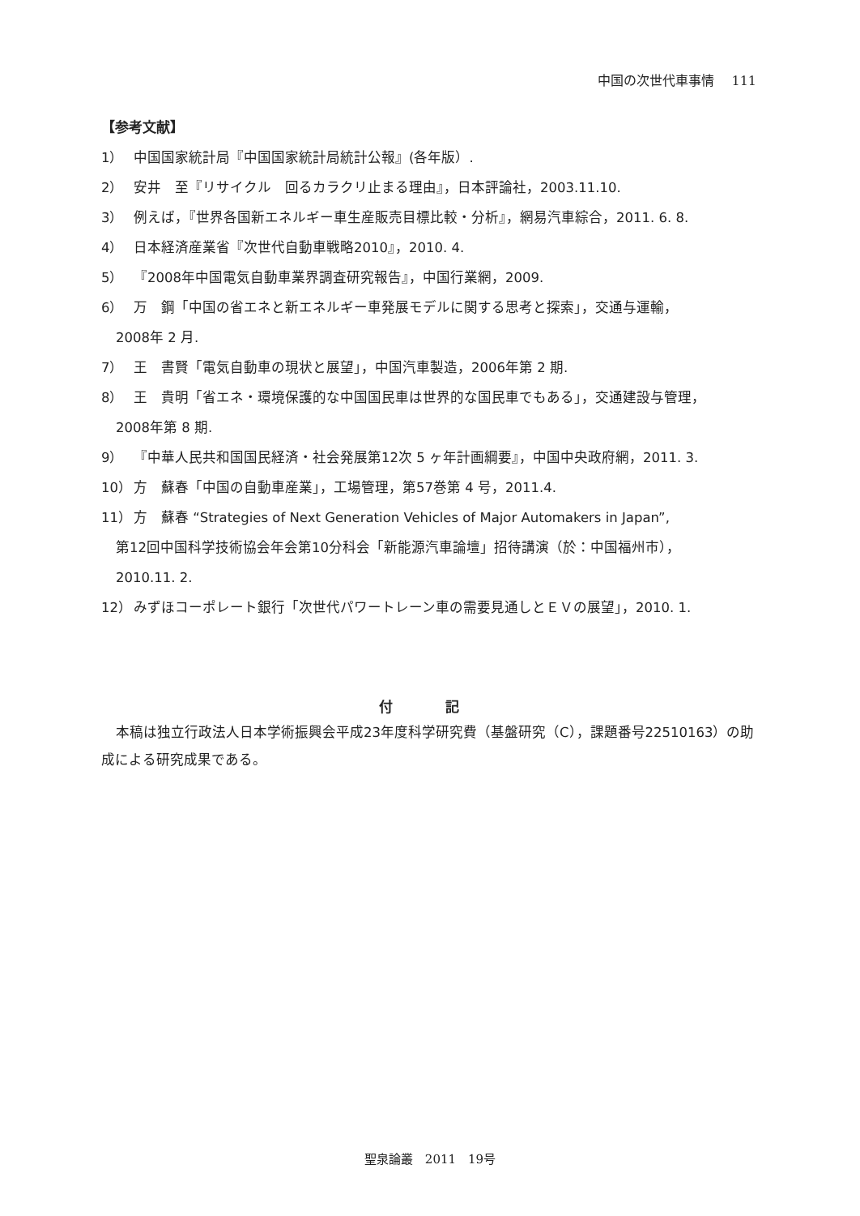中国の次世代車事情　 111
【参考文献】
1） 中国国家統計局『中国国家統計局統計公報』(各年版）.
2） 安井　至『リサイクル　回るカラクリ止まる理由』，日本評論社，2003.11.10.
3） 例えば，『世界各国新エネルギー車生産販売目標比較・分析』，網易汽車綜合，2011. 6. 8.
4） 日本経済産業省『次世代自動車戦略2010』，2010. 4.
5） 『2008年中国電気自動車業界調査研究報告』，中国行業網，2009.
6） 万　鋼「中国の省エネと新エネルギー車発展モデルに関する思考と探索」，交通与運輸，
2008年 2 月.
7） 王　書賢「電気自動車の現状と展望」，中国汽車製造，2006年第 2 期.
8） 王　貴明「省エネ・環境保護的な中国国民車は世界的な国民車でもある」，交通建設与管理，
2008年第 8 期.
9） 『中華人民共和国国民経済・社会発展第12次 5 ヶ年計画綱要』，中国中央政府網，2011. 3.
10） 方　蘇春「中国の自動車産業」，工場管理，第57巻第 4 号，2011.4.
11） 方　蘇春 “Strategies of Next Generation Vehicles of Major Automakers in Japan”,
第12回中国科学技術協会年会第10分科会「新能源汽車論壇」招待講演（於：中国福州市），
2010.11. 2.
12） みずほコーポレート銀行「次世代パワートレーン車の需要見通しとＥＶの展望」，2010. 1.
付 記
本稿は独立行政法人日本学術振興会平成23年度科学研究費（基盤研究（C），課題番号22510163）の助成による研究成果である。
聖泉論叢　2011　19号